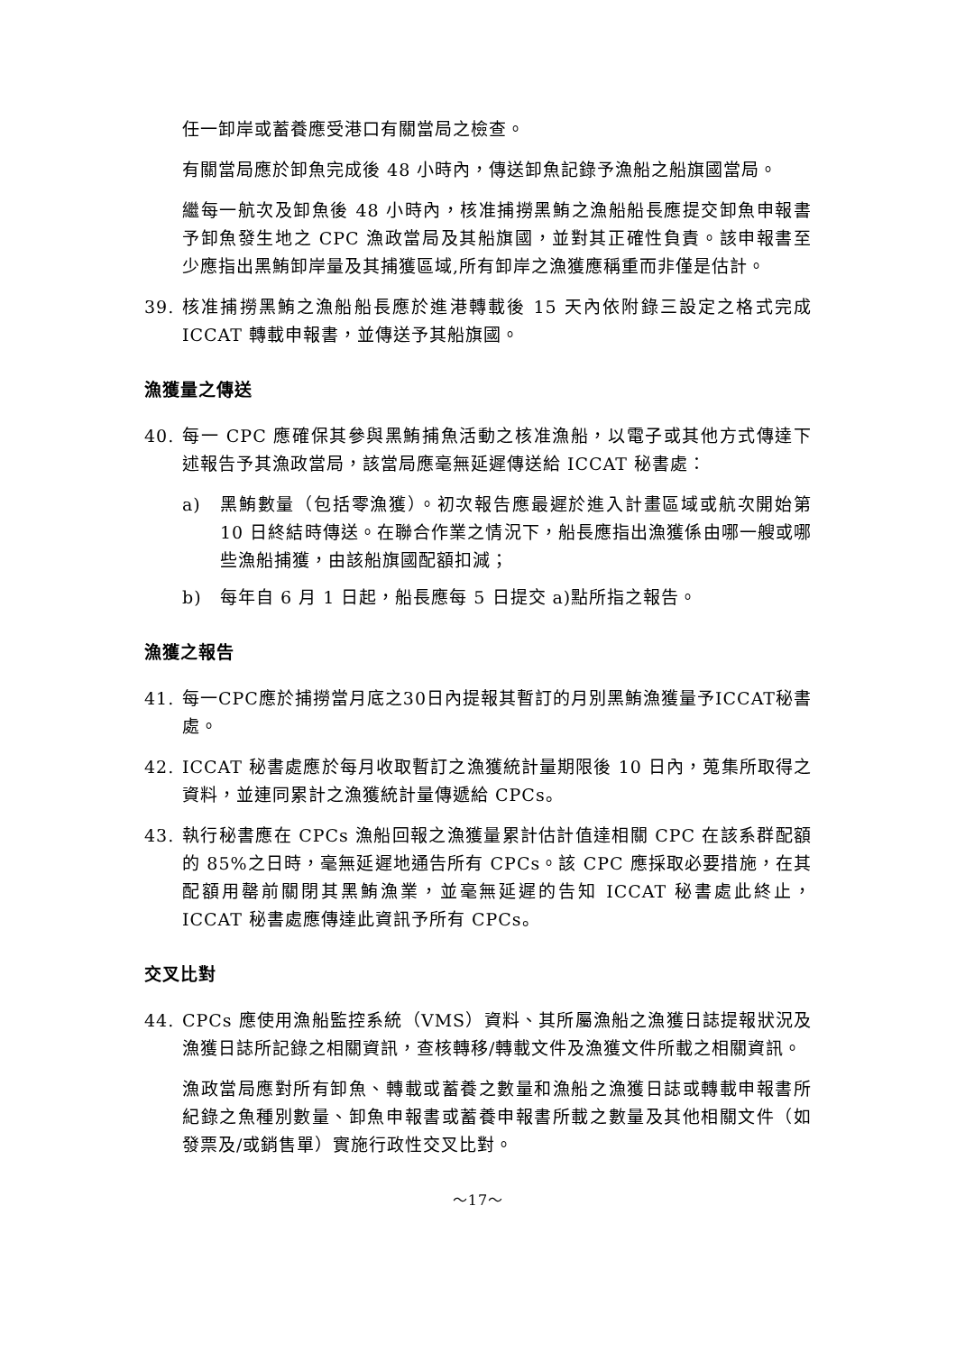任一卸岸或蓄養應受港口有關當局之檢查。
有關當局應於卸魚完成後 48 小時內，傳送卸魚記錄予漁船之船旗國當局。
繼每一航次及卸魚後 48 小時內，核准捕撈黑鮪之漁船船長應提交卸魚申報書予卸魚發生地之 CPC 漁政當局及其船旗國，並對其正確性負責。該申報書至少應指出黑鮪卸岸量及其捕獲區域,所有卸岸之漁獲應稱重而非僅是估計。
39. 核准捕撈黑鮪之漁船船長應於進港轉載後 15 天內依附錄三設定之格式完成 ICCAT 轉載申報書，並傳送予其船旗國。
漁獲量之傳送
40. 每一 CPC 應確保其參與黑鮪捕魚活動之核准漁船，以電子或其他方式傳達下述報告予其漁政當局，該當局應毫無延遲傳送給 ICCAT 秘書處：
a) 黑鮪數量（包括零漁獲）。初次報告應最遲於進入計畫區域或航次開始第 10 日終結時傳送。在聯合作業之情況下，船長應指出漁獲係由哪一艘或哪些漁船捕獲，由該船旗國配額扣減；
b) 每年自 6 月 1 日起，船長應每 5 日提交 a)點所指之報告。
漁獲之報告
41. 每一CPC應於捕撈當月底之30日內提報其暫訂的月別黑鮪漁獲量予ICCAT秘書處。
42. ICCAT 秘書處應於每月收取暫訂之漁獲統計量期限後 10 日內，蒐集所取得之資料，並連同累計之漁獲統計量傳遞給 CPCs。
43. 執行秘書應在 CPCs 漁船回報之漁獲量累計估計值達相關 CPC 在該系群配額的 85%之日時，毫無延遲地通告所有 CPCs。該 CPC 應採取必要措施，在其配額用罄前關閉其黑鮪漁業，並毫無延遲的告知 ICCAT 秘書處此終止，ICCAT 秘書處應傳達此資訊予所有 CPCs。
交叉比對
44. CPCs 應使用漁船監控系統（VMS）資料、其所屬漁船之漁獲日誌提報狀況及漁獲日誌所記錄之相關資訊，查核轉移/轉載文件及漁獲文件所載之相關資訊。
漁政當局應對所有卸魚、轉載或蓄養之數量和漁船之漁獲日誌或轉載申報書所紀錄之魚種別數量、卸魚申報書或蓄養申報書所載之數量及其他相關文件（如發票及/或銷售單）實施行政性交叉比對。
～17～